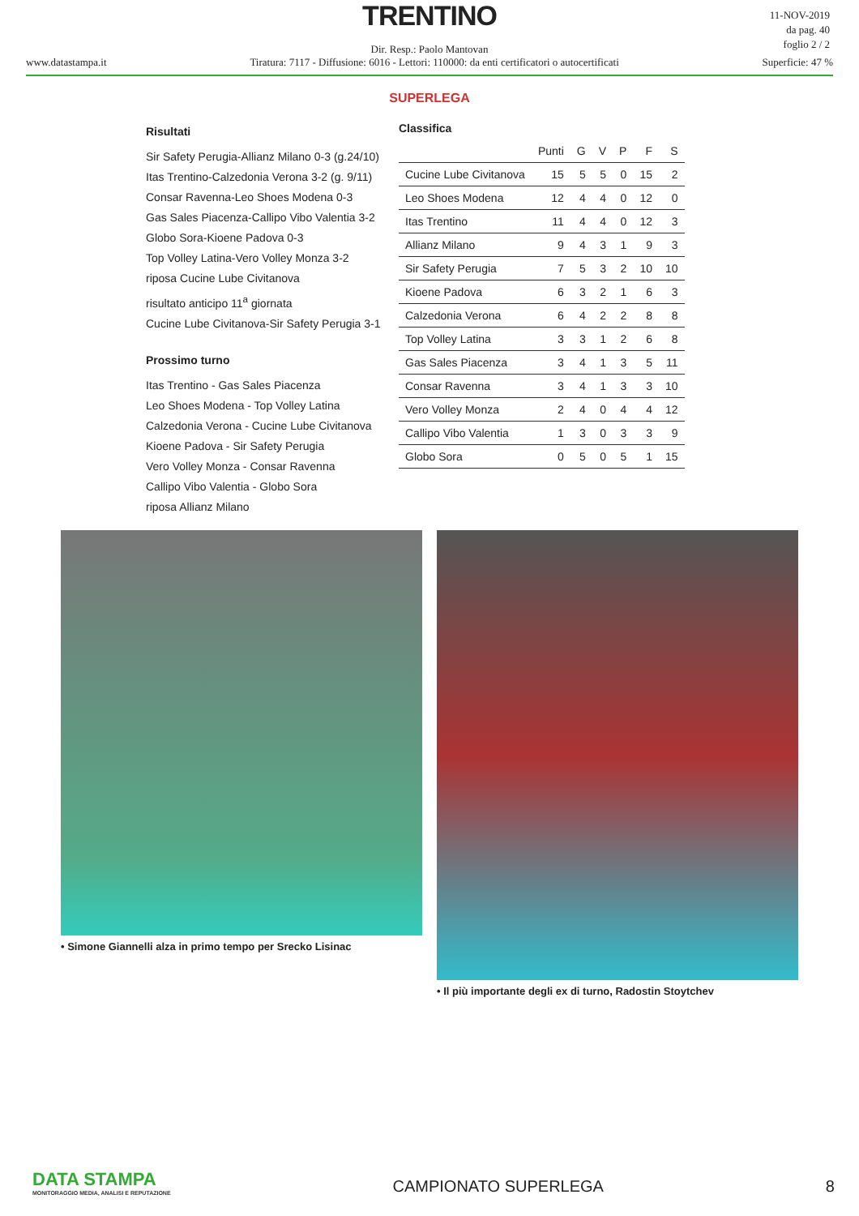TRENTINO
11-NOV-2019
da pag. 40
foglio 2 / 2
Dir. Resp.: Paolo Mantovan
www.datastampa.it Tiratura: 7117 - Diffusione: 6016 - Lettori: 110000: da enti certificatori o autocertificati Superficie: 47 %
SUPERLEGA
Risultati
Sir Safety Perugia-Allianz Milano 0-3 (g.24/10)
Itas Trentino-Calzedonia Verona 3-2 (g. 9/11)
Consar Ravenna-Leo Shoes Modena 0-3
Gas Sales Piacenza-Callipo Vibo Valentia 3-2
Globo Sora-Kioene Padova 0-3
Top Volley Latina-Vero Volley Monza 3-2
riposa Cucine Lube Civitanova
risultato anticipo 11<sup>a</sup> giornata
Cucine Lube Civitanova-Sir Safety Perugia 3-1
Prossimo turno
Itas Trentino - Gas Sales Piacenza
Leo Shoes Modena - Top Volley Latina
Calzedonia Verona - Cucine Lube Civitanova
Kioene Padova - Sir Safety Perugia
Vero Volley Monza - Consar Ravenna
Callipo Vibo Valentia - Globo Sora
riposa Allianz Milano
Classifica
| | Punti | G | V | P | F | S |
| --- | --- | --- | --- | --- | --- | --- |
| Cucine Lube Civitanova | 15 | 5 | 5 | 0 | 15 | 2 |
| Leo Shoes Modena | 12 | 4 | 4 | 0 | 12 | 0 |
| Itas Trentino | 11 | 4 | 4 | 0 | 12 | 3 |
| Allianz Milano | 9 | 4 | 3 | 1 | 9 | 3 |
| Sir Safety Perugia | 7 | 5 | 3 | 2 | 10 | 10 |
| Kioene Padova | 6 | 3 | 2 | 1 | 6 | 3 |
| Calzedonia Verona | 6 | 4 | 2 | 2 | 8 | 8 |
| Top Volley Latina | 3 | 3 | 1 | 2 | 6 | 8 |
| Gas Sales Piacenza | 3 | 4 | 1 | 3 | 5 | 11 |
| Consar Ravenna | 3 | 4 | 1 | 3 | 3 | 10 |
| Vero Volley Monza | 2 | 4 | 0 | 4 | 4 | 12 |
| Callipo Vibo Valentia | 1 | 3 | 0 | 3 | 3 | 9 |
| Globo Sora | 0 | 5 | 0 | 5 | 1 | 15 |
• Simone Giannelli alza in primo tempo per Srecko Lisinac
• Il più importante degli ex di turno, Radostin Stoytchev
DATA STAMPA
MONITORAGGIO MEDIA, ANALISI E REPUTAZIONE
CAMPIONATO SUPERLEGA
8